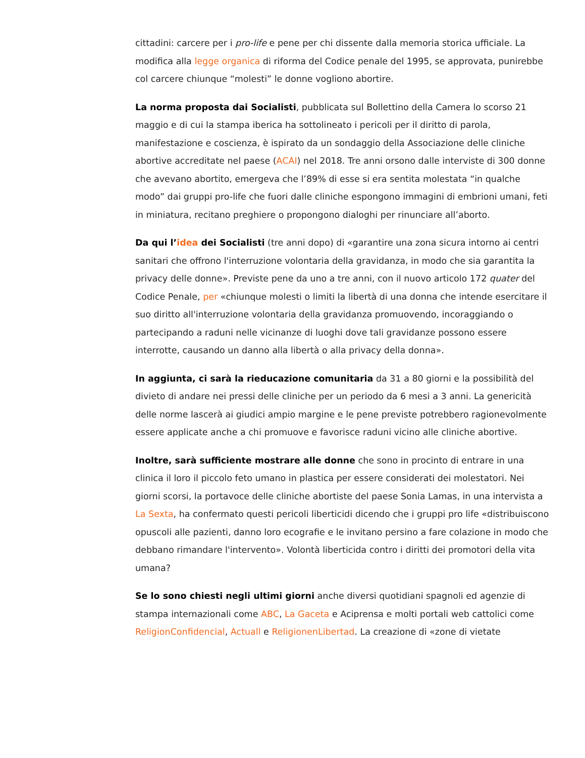cittadini: carcere per i pro-life e pene per chi dissente dalla memoria storica ufficiale. La modifica alla legge organica di riforma del Codice penale del 1995, se approvata, punirebbe col carcere chiunque “molesti” le donne vogliono abortire.
La norma proposta dai Socialisti, pubblicata sul Bollettino della Camera lo scorso 21 maggio e di cui la stampa iberica ha sottolineato i pericoli per il diritto di parola, manifestazione e coscienza, è ispirato da un sondaggio della Associazione delle cliniche abortive accreditate nel paese (ACAI) nel 2018. Tre anni orsono dalle interviste di 300 donne che avevano abortito, emergeva che l’89% di esse si era sentita molestata “in qualche modo” dai gruppi pro-life che fuori dalle cliniche espongono immagini di embrioni umani, feti in miniatura, recitano preghiere o propongono dialoghi per rinunciare all’aborto.
Da qui l’idea dei Socialisti (tre anni dopo) di «garantire una zona sicura intorno ai centri sanitari che offrono l'interruzione volontaria della gravidanza, in modo che sia garantita la privacy delle donne». Previste pene da uno a tre anni, con il nuovo articolo 172 quater del Codice Penale, per «chiunque molesti o limiti la libertà di una donna che intende esercitare il suo diritto all'interruzione volontaria della gravidanza promuovendo, incoraggiando o partecipando a raduni nelle vicinanze di luoghi dove tali gravidanze possono essere interrotte, causando un danno alla libertà o alla privacy della donna».
In aggiunta, ci sarà la rieducazione comunitaria da 31 a 80 giorni e la possibilità del divieto di andare nei pressi delle cliniche per un periodo da 6 mesi a 3 anni. La genericità delle norme lascerà ai giudici ampio margine e le pene previste potrebbero ragionevolmente essere applicate anche a chi promuove e favorisce raduni vicino alle cliniche abortive.
Inoltre, sarà sufficiente mostrare alle donne che sono in procinto di entrare in una clinica il loro il piccolo feto umano in plastica per essere considerati dei molestatori. Nei giorni scorsi, la portavoce delle cliniche abortiste del paese Sonia Lamas, in una intervista a La Sexta, ha confermato questi pericoli liberticidi dicendo che i gruppi pro life «distribuiscono opuscoli alle pazienti, danno loro ecografie e le invitano persino a fare colazione in modo che debbano rimandare l'intervento». Volontà liberticida contro i diritti dei promotori della vita umana?
Se lo sono chiesti negli ultimi giorni anche diversi quotidiani spagnoli ed agenzie di stampa internazionali come ABC, La Gaceta e Aciprensa e molti portali web cattolici come ReligionConfidencial, Actuall e ReligionenLibertad. La creazione di «zone di vietate